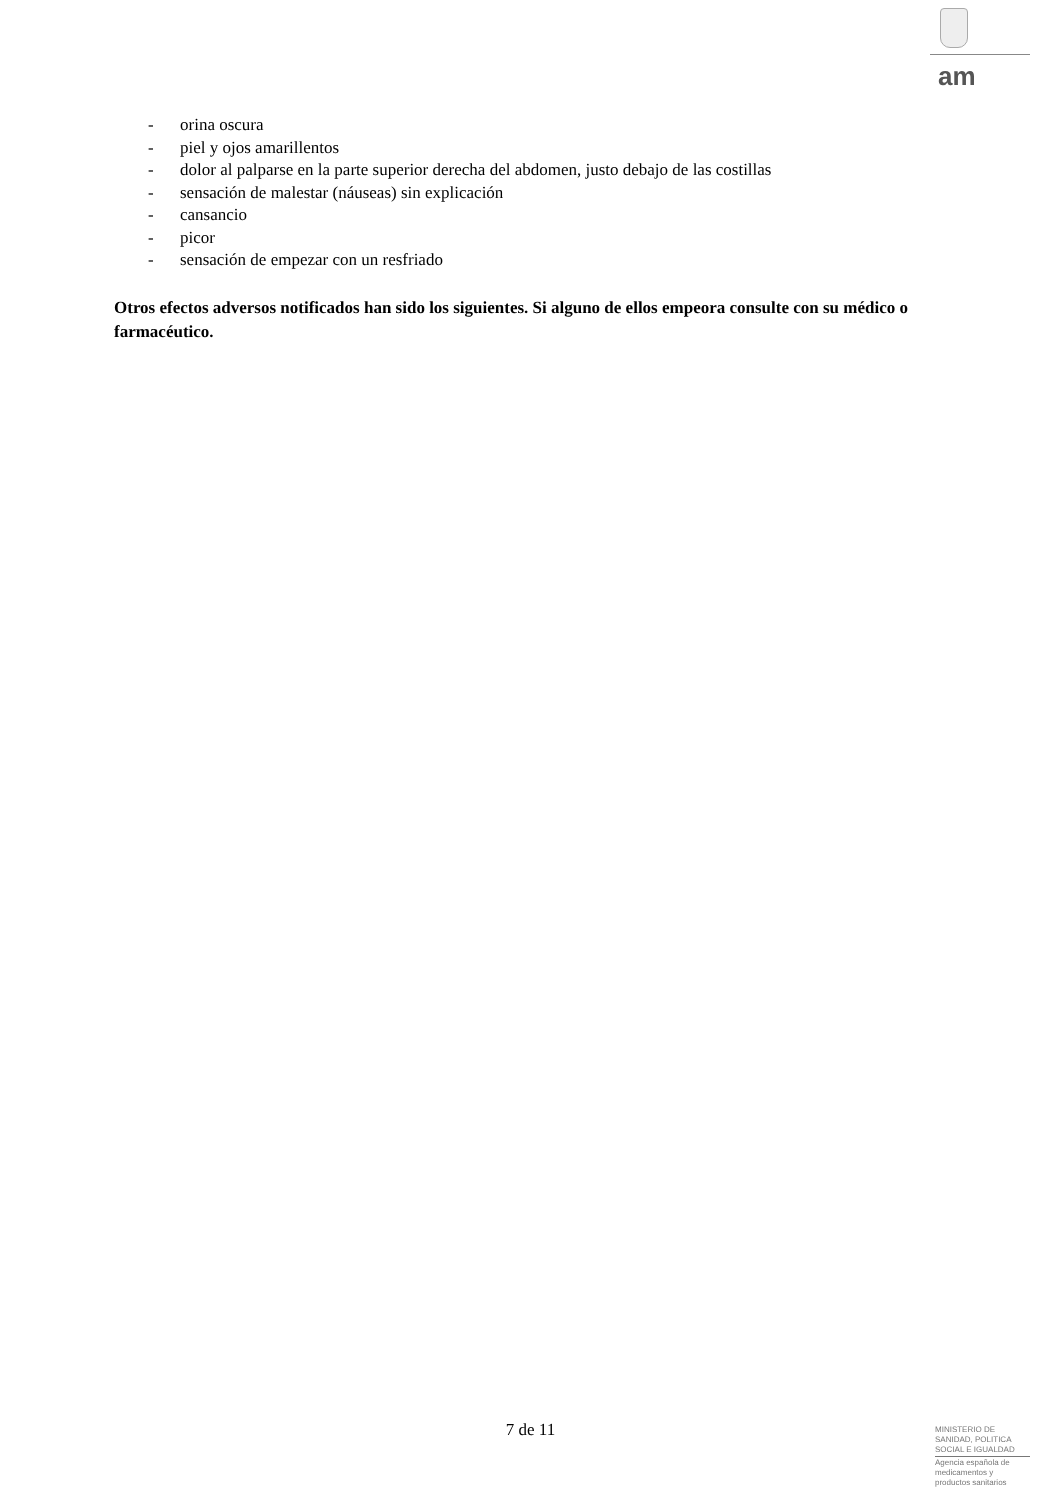am
- orina oscura
- piel y ojos amarillentos
- dolor al palparse en la parte superior derecha del abdomen, justo debajo de las costillas
- sensación de malestar (náuseas) sin explicación
- cansancio
- picor
- sensación de empezar con un resfriado
Otros efectos adversos notificados han sido los siguientes. Si alguno de ellos empeora consulte con su médico o farmacéutico.
7 de 11
MINISTERIO DE
SANIDAD, POLITICA
SOCIAL E IGUALDAD
Agencia española de
medicamentos y
productos sanitarios